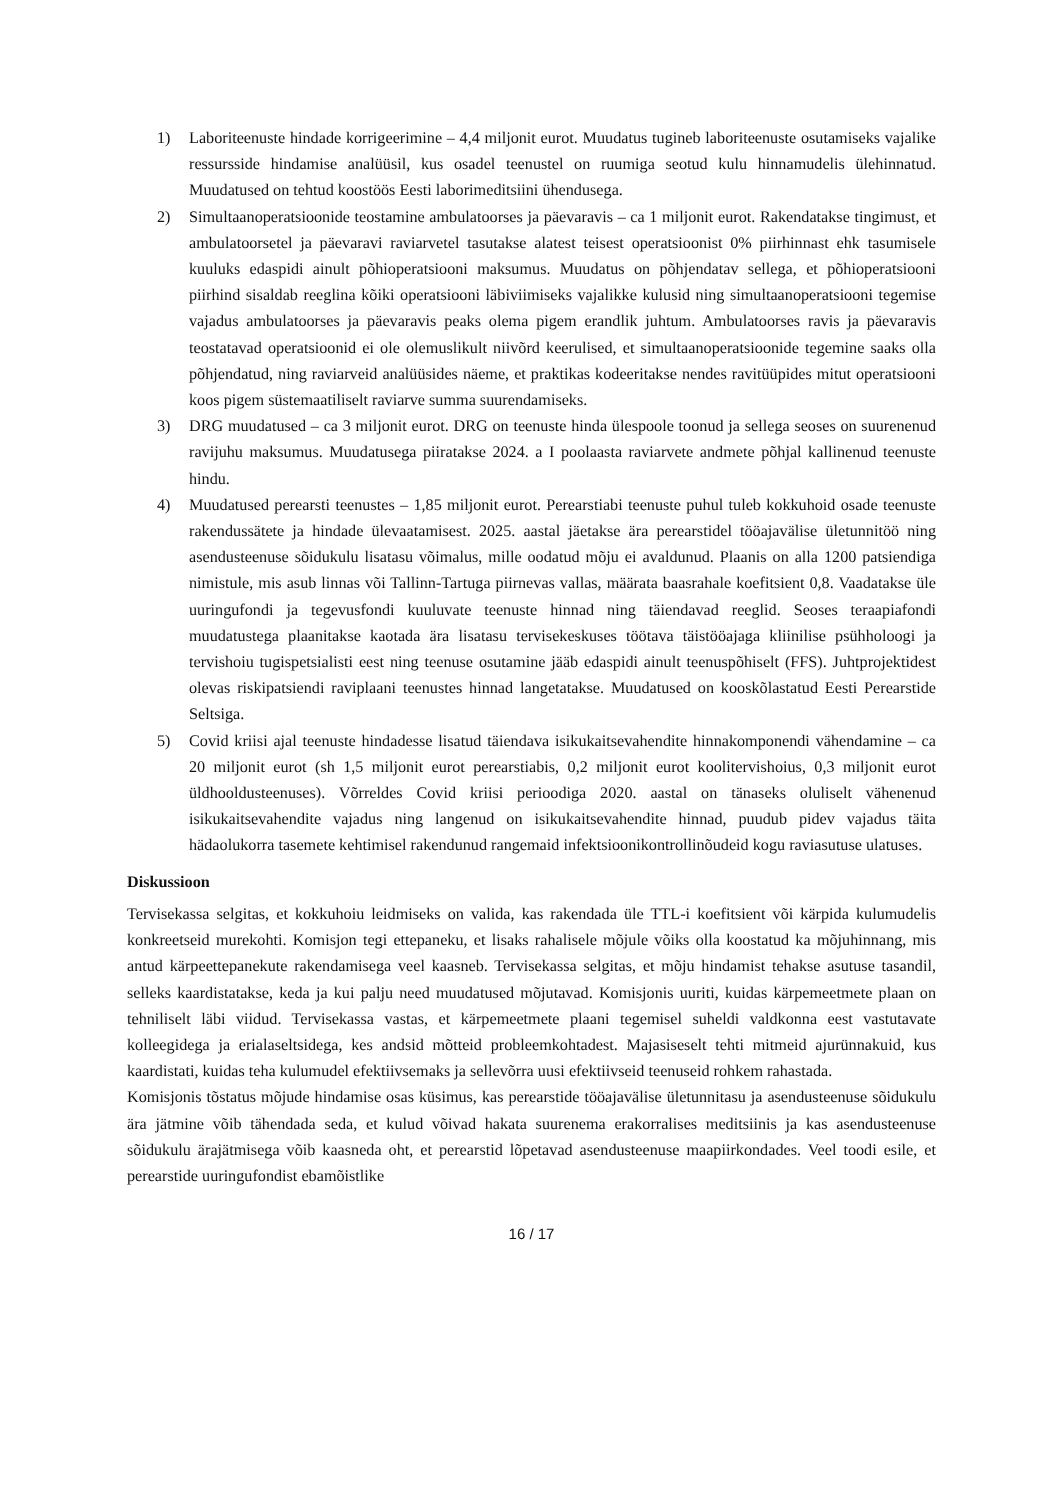1) Laboriteenuste hindade korrigeerimine – 4,4 miljonit eurot. Muudatus tugineb laboriteenuste osutamiseks vajalike ressursside hindamise analüüsil, kus osadel teenustel on ruumiga seotud kulu hinnamudelis ülehinnatud. Muudatused on tehtud koostöös Eesti laborimeditsiini ühendusega.
2) Simultaanoperatsioonide teostamine ambulatoorses ja päevaravis – ca 1 miljonit eurot. Rakendatakse tingimust, et ambulatoorsetel ja päevaravi raviarvetel tasutakse alatest teisest operatsioonist 0% piirhinnast ehk tasumisele kuuluks edaspidi ainult põhioperatsiooni maksumus. Muudatus on põhjendatav sellega, et põhioperatsiooni piirhind sisaldab reeglina kõiki operatsiooni läbiviimiseks vajalikke kulusid ning simultaanoperatsiooni tegemise vajadus ambulatoorses ja päevaravis peaks olema pigem erandlik juhtum. Ambulatoorses ravis ja päevaravis teostatavad operatsioonid ei ole olemuslikult niivõrd keerulised, et simultaanoperatsioonide tegemine saaks olla põhjendatud, ning raviarveid analüüsides näeme, et praktikas kodeeritakse nendes ravitüüpides mitut operatsiooni koos pigem süstemaatiliselt raviarve summa suurendamiseks.
3) DRG muudatused – ca 3 miljonit eurot. DRG on teenuste hinda ülespoole toonud ja sellega seoses on suurenenud ravijuhu maksumus. Muudatusega piiratakse 2024. a I poolaasta raviarvete andmete põhjal kallinenud teenuste hindu.
4) Muudatused perearsti teenustes – 1,85 miljonit eurot. Perearstiabi teenuste puhul tuleb kokkuhoid osade teenuste rakendussätete ja hindade ülevaatamisest. 2025. aastal jäetakse ära perearstidel tööajavälise ületunnitöö ning asendusteenuse sõidukulu lisatasu võimalus, mille oodatud mõju ei avaldunud. Plaanis on alla 1200 patsiendiga nimistule, mis asub linnas või Tallinn-Tartuga piirnevas vallas, määrata baasrahale koefitsient 0,8. Vaadatakse üle uuringufondi ja tegevusfondi kuuluvate teenuste hinnad ning täiendavad reeglid. Seoses teraapiafondi muudatustega plaanitakse kaotada ära lisatasu tervisekeskuses töötava täistööajaga kliinilise psühholoogi ja tervishoiu tugispetsialisti eest ning teenuse osutamine jääb edaspidi ainult teenuspõhiselt (FFS). Juhtprojektidest olevas riskipatsiendi raviplaani teenustes hinnad langetatakse. Muudatused on kooskõlastatud Eesti Perearstide Seltsiga.
5) Covid kriisi ajal teenuste hindadesse lisatud täiendava isikukaitsevahendite hinnakomponendi vähendamine – ca 20 miljonit eurot (sh 1,5 miljonit eurot perearstiabis, 0,2 miljonit eurot koolitervishoius, 0,3 miljonit eurot üldhooldusteenuses). Võrreldes Covid kriisi perioodiga 2020. aastal on tänaseks oluliselt vähenenud isikukaitsevahendite vajadus ning langenud on isikukaitsevahendite hinnad, puudub pidev vajadus täita hädaolukorra tasemete kehtimisel rakendunud rangemaid infektsioonikontrollinõudeid kogu raviasutuse ulatuses.
Diskussioon
Tervisekassa selgitas, et kokkuhoiu leidmiseks on valida, kas rakendada üle TTL-i koefitsient või kärpida kulumudelis konkreetseid murekohti. Komisjon tegi ettepaneku, et lisaks rahalisele mõjule võiks olla koostatud ka mõjuhinnang, mis antud kärpeettepanekute rakendamisega veel kaasneb. Tervisekassa selgitas, et mõju hindamist tehakse asutuse tasandil, selleks kaardistatakse, keda ja kui palju need muudatused mõjutavad. Komisjonis uuriti, kuidas kärpemeetmete plaan on tehniliselt läbi viidud. Tervisekassa vastas, et kärpemeetmete plaani tegemisel suheldi valdkonna eest vastutavate kolleegidega ja erialaseltsidega, kes andsid mõtteid probleemkohtadest. Majasiseselt tehti mitmeid ajurünnakuid, kus kaardistati, kuidas teha kulumudel efektiivsemaks ja sellevõrra uusi efektiivseid teenuseid rohkem rahastada.
Komisjonis tõstatus mõjude hindamise osas küsimus, kas perearstide tööajavälise ületunnitasu ja asendusteenuse sõidukulu ära jätmine võib tähendada seda, et kulud võivad hakata suurenema erakorralises meditsiinis ja kas asendusteenuse sõidukulu ärajätmisega võib kaasneda oht, et perearstid lõpetavad asendusteenuse maapiirkondades. Veel toodi esile, et perearstide uuringufondist ebamõistlike
16 / 17